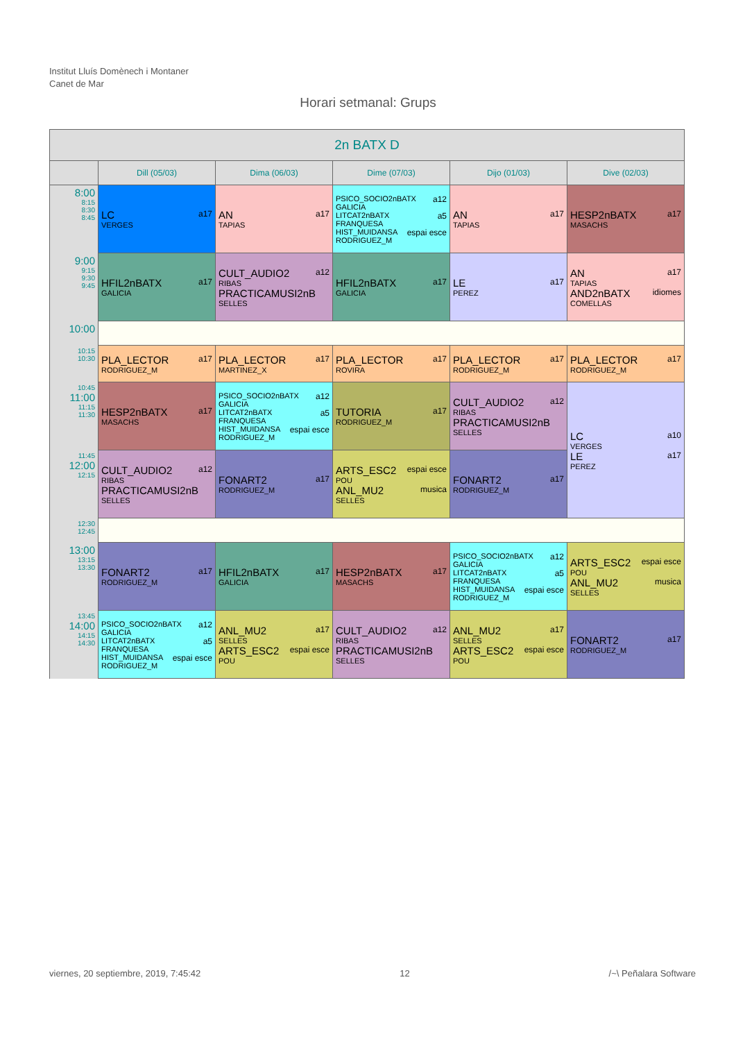Institut Lluís Domènech i Montaner
Canet de Mar
Horari setmanal: Grups
| 2n BATX D | | | | | |
| --- | --- | --- | --- | --- | --- |
| | Dill (05/03) | Dima (06/03) | Dime (07/03) | Dijo (01/03) | Dive (02/03) |
| 8:00 8:15 8:30 8:45 | LC a17 VERGES | AN a17 TAPIAS | PSICO_SOCIO2nBATX a12 GALICIA LITCAT2nBATX a5 FRANQUESA HIST_MUIDANSA espai esce RODRIGUEZ_M | AN a17 TAPIAS | HESP2nBATX a17 MASACHS |
| 9:00 9:15 9:30 9:45 | HFIL2nBATX a17 GALICIA | CULT_AUDIO2 a12 RIBAS PRACTICAMUSI2nB SELLES | HFIL2nBATX a17 GALICIA | LE a17 PEREZ | AN a17 TAPIAS AND2nBATX idiomes COMELLAS |
| 10:00 | | | | | |
| 10:15 10:30 | PLA_LECTOR a17 RODRIGUEZ_M | PLA_LECTOR a17 MARTINEZ_X | PLA_LECTOR a17 ROVIRA | PLA_LECTOR a17 RODRIGUEZ_M | PLA_LECTOR a17 RODRIGUEZ_M |
| 10:45 11:00 11:15 11:30 | HESP2nBATX a17 MASACHS | PSICO_SOCIO2nBATX a12 GALICIA LITCAT2nBATX a5 FRANQUESA HIST_MUIDANSA espai esce RODRIGUEZ_M | TUTORIA a17 RODRIGUEZ_M | CULT_AUDIO2 a12 RIBAS PRACTICAMUSI2nB SELLES | LC a10 VERGES LE a17 PEREZ |
| 11:45 12:00 12:15 | CULT_AUDIO2 a12 RIBAS PRACTICAMUSI2nB SELLES | FONART2 a17 RODRIGUEZ_M | ARTS_ESC2 espai esce POU ANL_MU2 musica SELLES | FONART2 a17 RODRIGUEZ_M | |
| 12:30 12:45 | | | | | |
| 13:00 13:15 13:30 | FONART2 a17 RODRIGUEZ_M | HFIL2nBATX a17 GALICIA | HESP2nBATX a17 MASACHS | PSICO_SOCIO2nBATX a12 GALICIA LITCAT2nBATX a5 FRANQUESA HIST_MUIDANSA espai esce RODRIGUEZ_M | ARTS_ESC2 espai esce POU ANL_MU2 musica SELLES |
| 13:45 14:00 14:15 14:30 | PSICO_SOCIO2nBATX a12 GALICIA LITCAT2nBATX a5 FRANQUESA HIST_MUIDANSA espai esce RODRIGUEZ_M | ANL_MU2 a17 SELLES ARTS_ESC2 espai esce POU | CULT_AUDIO2 a12 RIBAS PRACTICAMUSI2nB SELLES | ANL_MU2 a17 SELLES ARTS_ESC2 espai esce POU | FONART2 a17 RODRIGUEZ_M |
viernes, 20 septiembre, 2019, 7:45:42 12 /~\ Peñalara Software